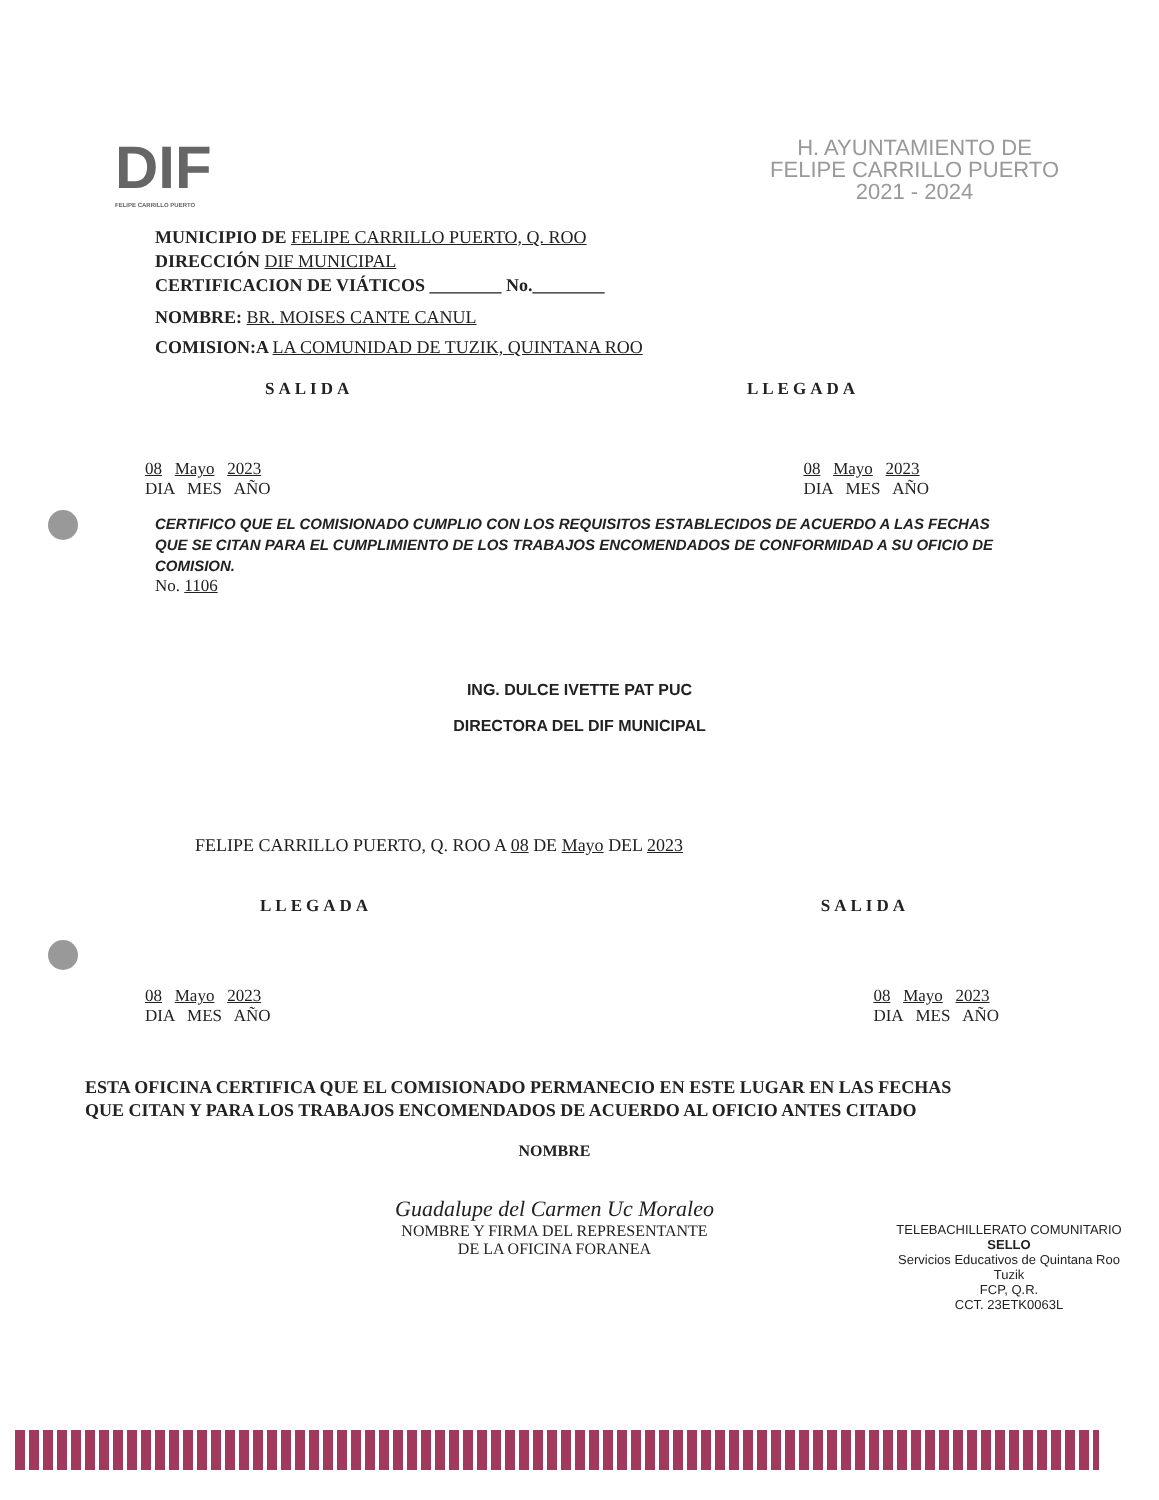DIF
FELIPE CARRILLO PUERTO
H. AYUNTAMIENTO DE
FELIPE CARRILLO PUERTO
2021 - 2024
MUNICIPIO DE FELIPE CARRILLO PUERTO, Q. ROO
DIRECCIÓN DIF MUNICIPAL
CERTIFICACION DE VIÁTICOS ________ No.________
NOMBRE: BR. MOISES CANTE CANUL
COMISION:A LA COMUNIDAD DE TUZIK, QUINTANA ROO
SALIDA LLEGADA
08 Mayo 2023
DIA MES AÑO 08 Mayo 2023
DIA MES AÑO
CERTIFICO QUE EL COMISIONADO CUMPLIO CON LOS REQUISITOS ESTABLECIDOS DE ACUERDO A LAS FECHAS QUE SE CITAN PARA EL CUMPLIMIENTO DE LOS TRABAJOS ENCOMENDADOS DE CONFORMIDAD A SU OFICIO DE COMISION.
No. 1106
ING. DULCE IVETTE PAT PUC
DIRECTORA DEL DIF MUNICIPAL
FELIPE CARRILLO PUERTO, Q. ROO A 08 DE Mayo DEL 2023
LLEGADA SALIDA
08 Mayo 2023
DIA MES AÑO 08 Mayo 2023
DIA MES AÑO
ESTA OFICINA CERTIFICA QUE EL COMISIONADO PERMANECIO EN ESTE LUGAR EN LAS FECHAS QUE CITAN Y PARA LOS TRABAJOS ENCOMENDADOS DE ACUERDO AL OFICIO ANTES CITADO
NOMBRE
Guadalupe del Carmen Uc Moraleo
NOMBRE Y FIRMA DEL REPRESENTANTE
DE LA OFICINA FORANEA
TELEBACHILLERATO COMUNITARIO
SELLO
Servicios Educativos de Quintana Roo
Tuzik
FCP, Q.R.
CCT. 23ETK0063L